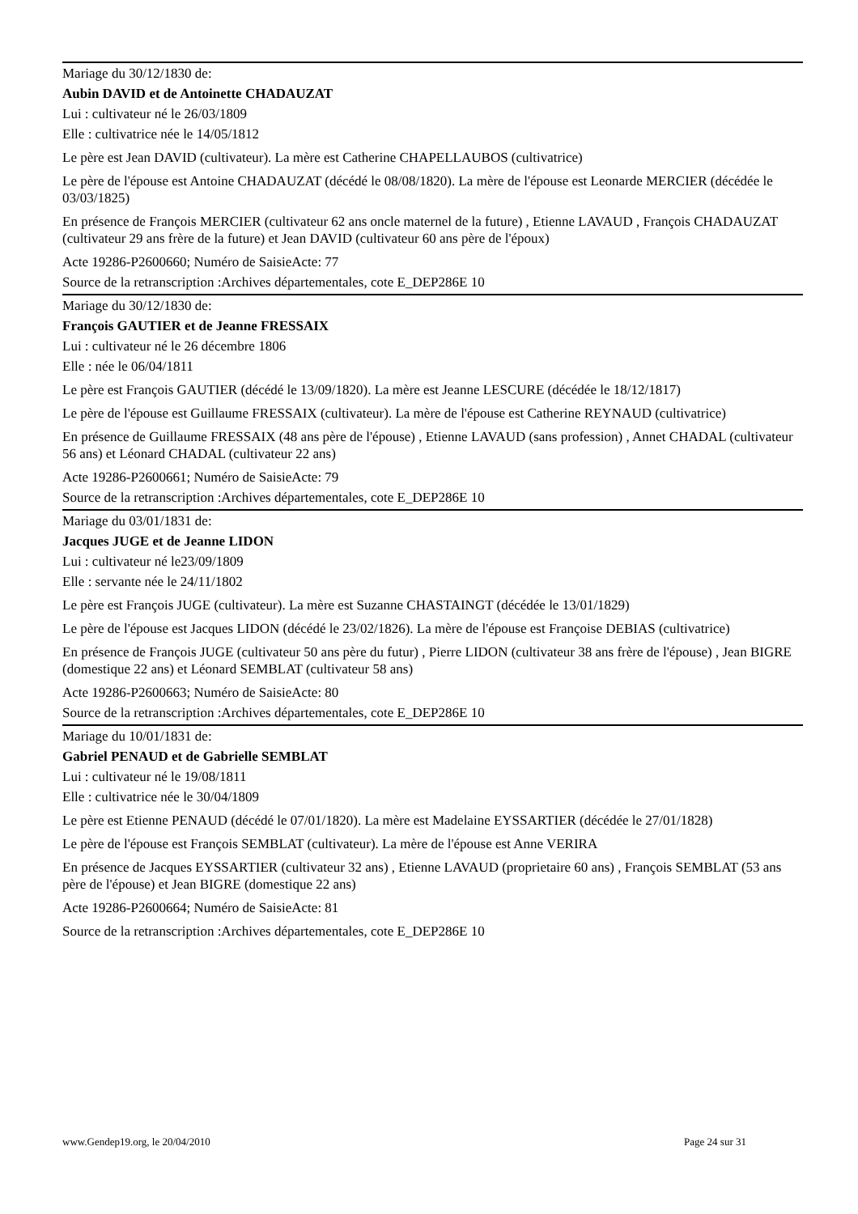Mariage du 30/12/1830 de:
Aubin DAVID et de Antoinette CHADAUZAT
Lui : cultivateur né le 26/03/1809
Elle : cultivatrice née le 14/05/1812
Le père est Jean DAVID (cultivateur). La mère est Catherine CHAPELLAUBOS (cultivatrice)
Le père de l'épouse est Antoine CHADAUZAT (décédé le 08/08/1820). La mère de l'épouse est Leonarde MERCIER (décédée le 03/03/1825)
En présence de François MERCIER (cultivateur 62 ans oncle maternel de la future) , Etienne LAVAUD , François CHADAUZAT (cultivateur 29 ans frère de la future) et Jean DAVID (cultivateur 60 ans père de l'époux)
Acte 19286-P2600660; Numéro de SaisieActe: 77
Source de la retranscription :Archives départementales, cote E_DEP286E 10
Mariage du 30/12/1830 de:
François GAUTIER et de Jeanne FRESSAIX
Lui : cultivateur né le 26 décembre 1806
Elle : née le 06/04/1811
Le père est François GAUTIER (décédé le 13/09/1820). La mère est Jeanne LESCURE (décédée le 18/12/1817)
Le père de l'épouse est Guillaume FRESSAIX (cultivateur). La mère de l'épouse est Catherine REYNAUD (cultivatrice)
En présence de Guillaume FRESSAIX (48 ans père de l'épouse) , Etienne LAVAUD (sans profession) , Annet CHADAL (cultivateur 56 ans) et Léonard CHADAL (cultivateur 22 ans)
Acte 19286-P2600661; Numéro de SaisieActe: 79
Source de la retranscription :Archives départementales, cote E_DEP286E 10
Mariage du 03/01/1831 de:
Jacques JUGE et de Jeanne LIDON
Lui : cultivateur né le23/09/1809
Elle : servante née le 24/11/1802
Le père est François JUGE (cultivateur). La mère est Suzanne CHASTAINGT (décédée le 13/01/1829)
Le père de l'épouse est Jacques LIDON (décédé le 23/02/1826). La mère de l'épouse est Françoise DEBIAS (cultivatrice)
En présence de François JUGE (cultivateur 50 ans père du futur) , Pierre LIDON (cultivateur 38 ans frère de l'épouse) , Jean BIGRE (domestique 22 ans) et Léonard SEMBLAT (cultivateur 58 ans)
Acte 19286-P2600663; Numéro de SaisieActe: 80
Source de la retranscription :Archives départementales, cote E_DEP286E 10
Mariage du 10/01/1831 de:
Gabriel PENAUD et de Gabrielle SEMBLAT
Lui : cultivateur né le 19/08/1811
Elle : cultivatrice née le 30/04/1809
Le père est Etienne PENAUD (décédé le 07/01/1820). La mère est Madelaine EYSSARTIER (décédée le 27/01/1828)
Le père de l'épouse est François SEMBLAT (cultivateur). La mère de l'épouse est Anne VERIRA
En présence de Jacques EYSSARTIER (cultivateur 32 ans) , Etienne LAVAUD (proprietaire 60 ans) , François SEMBLAT (53 ans père de l'épouse) et Jean BIGRE (domestique 22 ans)
Acte 19286-P2600664; Numéro de SaisieActe: 81
Source de la retranscription :Archives départementales, cote E_DEP286E 10
www.Gendep19.org, le 20/04/2010 Page 24 sur 31